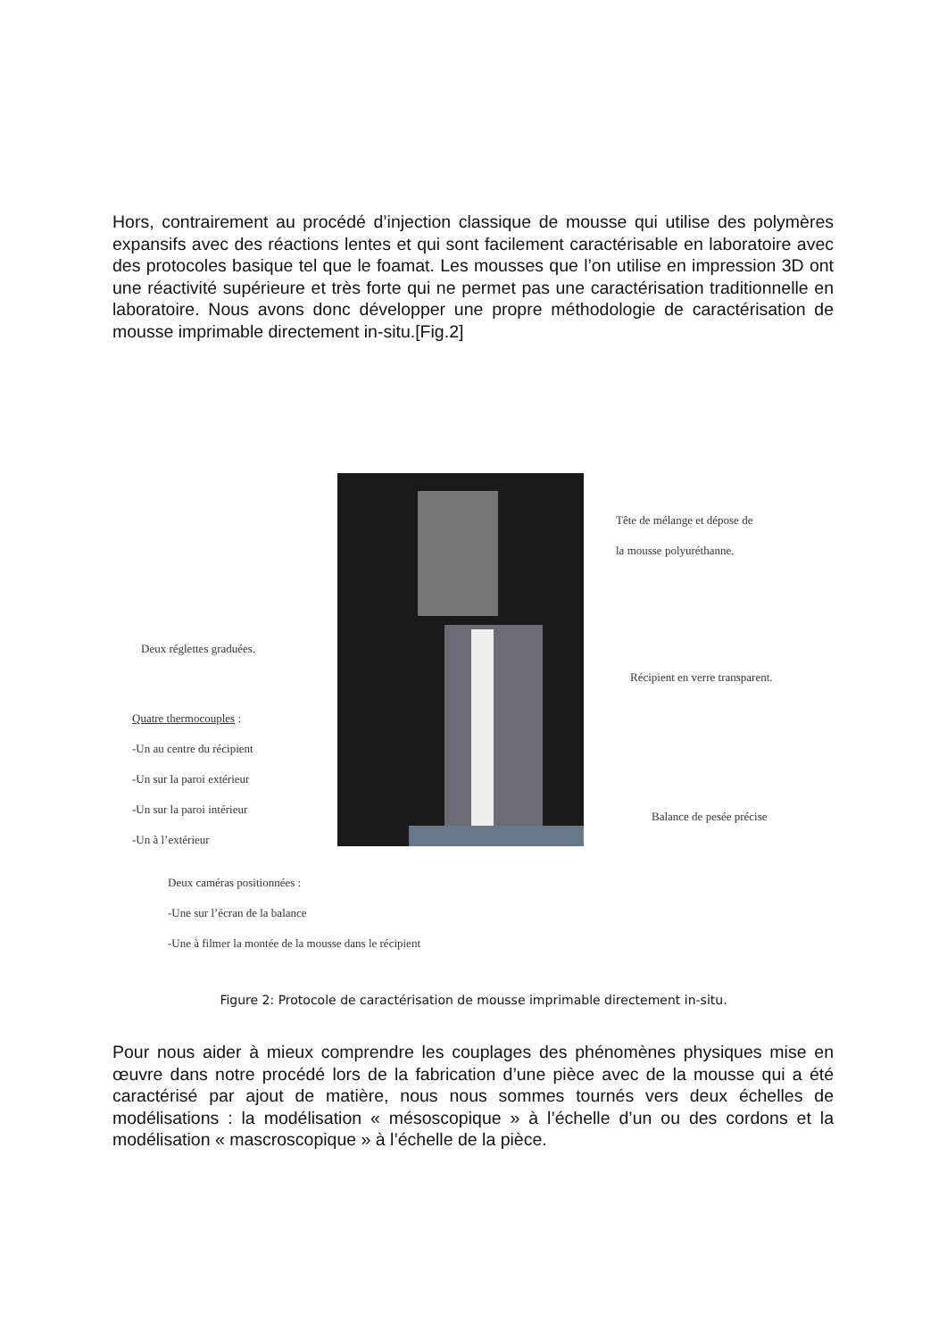Hors, contrairement au procédé d’injection classique de mousse qui utilise des polymères expansifs avec des réactions lentes et qui sont facilement caractérisable en laboratoire avec des protocoles basique tel que le foamat. Les mousses que l’on utilise en impression 3D ont une réactivité supérieure et très forte qui ne permet pas une caractérisation traditionnelle en laboratoire. Nous avons donc développer une propre méthodologie de caractérisation de mousse imprimable directement in-situ.[Fig.2]
Tête de mélange et dépose de
la mousse polyuréthanne.
Deux réglettes graduées.
Récipient en verre transparent.
Quatre thermocouples :
-Un au centre du récipient
-Un sur la paroi extérieur
-Un sur la paroi intérieur
-Un à l’extérieur
Balance de pesée précise
Deux caméras positionnées :
-Une sur l’écran de la balance
-Une à filmer la montée de la mousse dans le récipient
Figure 2: Protocole de caractérisation de mousse imprimable directement in-situ.
Pour nous aider à mieux comprendre les couplages des phénomènes physiques mise en œuvre dans notre procédé lors de la fabrication d’une pièce avec de la mousse qui a été caractérisé par ajout de matière, nous nous sommes tournés vers deux échelles de modélisations : la modélisation « mésoscopique » à l’échelle d’un ou des cordons et la modélisation « mascroscopique » à l’échelle de la pièce.